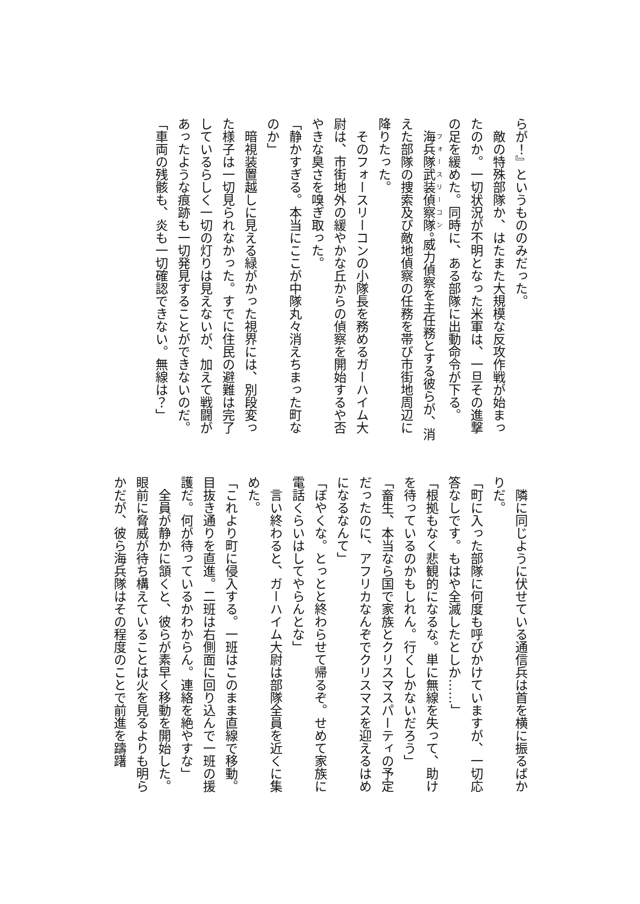らが！』というもののみだった。
　敵の特殊部隊か、はたまた大規模な反攻作戦が始まったのか。一切状況が不明となった米軍は、一旦その進撃の足を緩めた。同時に、ある部隊に出動命令が下る。
　海兵隊武装偵察隊。威力偵察を主任務とする彼らが、消えた部隊の捜索及び敵地偵察の任務を帯び市街地周辺に降りたった。
　そのフォースリーコンの小隊長を務めるガーハイム大尉は、市街地外の緩やかな丘からの偵察を開始するや否やきな臭さを嗅ぎ取った。
「静かすぎる。本当にここが中隊丸々消えちまった町なのか」
　暗視装置越しに見える緑がかった視界には、別段変った様子は一切見られなかった。すでに住民の避難は完了しているらしく一切の灯りは見えないが、加えて戦闘があったような痕跡も一切発見することができないのだ。
「車両の残骸も、炎も一切確認できない。無線は？」
　隣に同じように伏せている通信兵は首を横に振るばかりだ。
「町に入った部隊に何度も呼びかけていますが、一切応答なしです。もはや全滅したとしか……」
「根拠もなく悲観的になるな。単に無線を失って、助けを待っているのかもしれん。行くしかないだろう」
「畜生、本当なら国で家族とクリスマスパーティの予定だったのに、アフリカなんぞでクリスマスを迎えるはめになるなんて」
「ぼやくな。とっとと終わらせて帰るぞ。せめて家族に電話くらいはしてやらんとな」
　言い終わると、ガーハイム大尉は部隊全員を近くに集めた。
「これより町に侵入する。一班はこのまま直線で移動。目抜き通りを直進。二班は右側面に回り込んで一班の援護だ。何が待っているかわからん。連絡を絶やすな」
　全員が静かに頷くと、彼らが素早く移動を開始した。眼前に脅威が待ち構えていることは火を見るよりも明らかだが、彼ら海兵隊はその程度のことで前進を躊躇